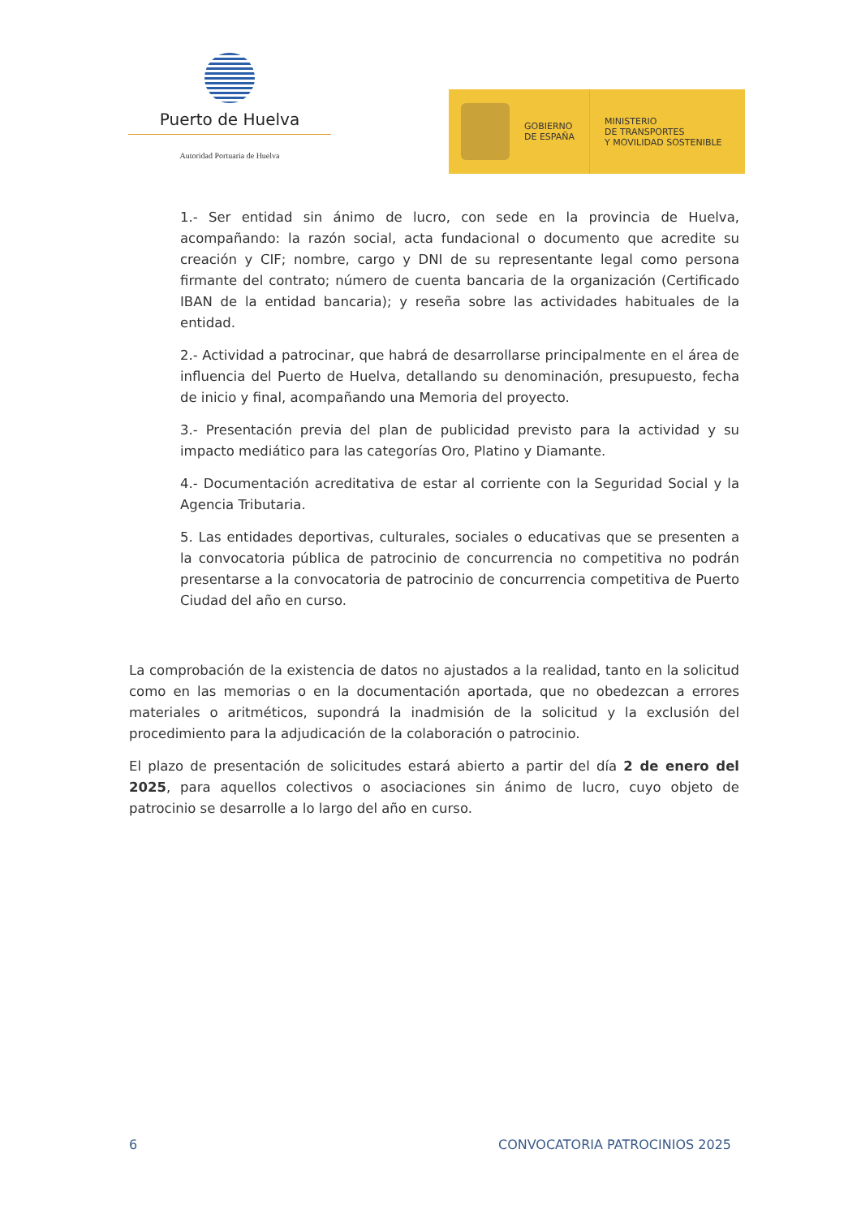Puerto de Huelva
Autoridad Portuaria de Huelva
GOBIERNO
DE ESPAÑA
MINISTERIO
DE TRANSPORTES
Y MOVILIDAD SOSTENIBLE
1.- Ser entidad sin ánimo de lucro, con sede en la provincia de Huelva, acompañando: la razón social, acta fundacional o documento que acredite su creación y CIF; nombre, cargo y DNI de su representante legal como persona firmante del contrato; número de cuenta bancaria de la organización (Certificado IBAN de la entidad bancaria); y reseña sobre las actividades habituales de la entidad.
2.- Actividad a patrocinar, que habrá de desarrollarse principalmente en el área de influencia del Puerto de Huelva, detallando su denominación, presupuesto, fecha de inicio y final, acompañando una Memoria del proyecto.
3.- Presentación previa del plan de publicidad previsto para la actividad y su impacto mediático para las categorías Oro, Platino y Diamante.
4.- Documentación acreditativa de estar al corriente con la Seguridad Social y la Agencia Tributaria.
5. Las entidades deportivas, culturales, sociales o educativas que se presenten a la convocatoria pública de patrocinio de concurrencia no competitiva no podrán presentarse a la convocatoria de patrocinio de concurrencia competitiva de Puerto Ciudad del año en curso.
La comprobación de la existencia de datos no ajustados a la realidad, tanto en la solicitud como en las memorias o en la documentación aportada, que no obedezcan a errores materiales o aritméticos, supondrá la inadmisión de la solicitud y la exclusión del procedimiento para la adjudicación de la colaboración o patrocinio.
El plazo de presentación de solicitudes estará abierto a partir del día 2 de enero del 2025, para aquellos colectivos o asociaciones sin ánimo de lucro, cuyo objeto de patrocinio se desarrolle a lo largo del año en curso.
6 CONVOCATORIA PATROCINIOS 2025